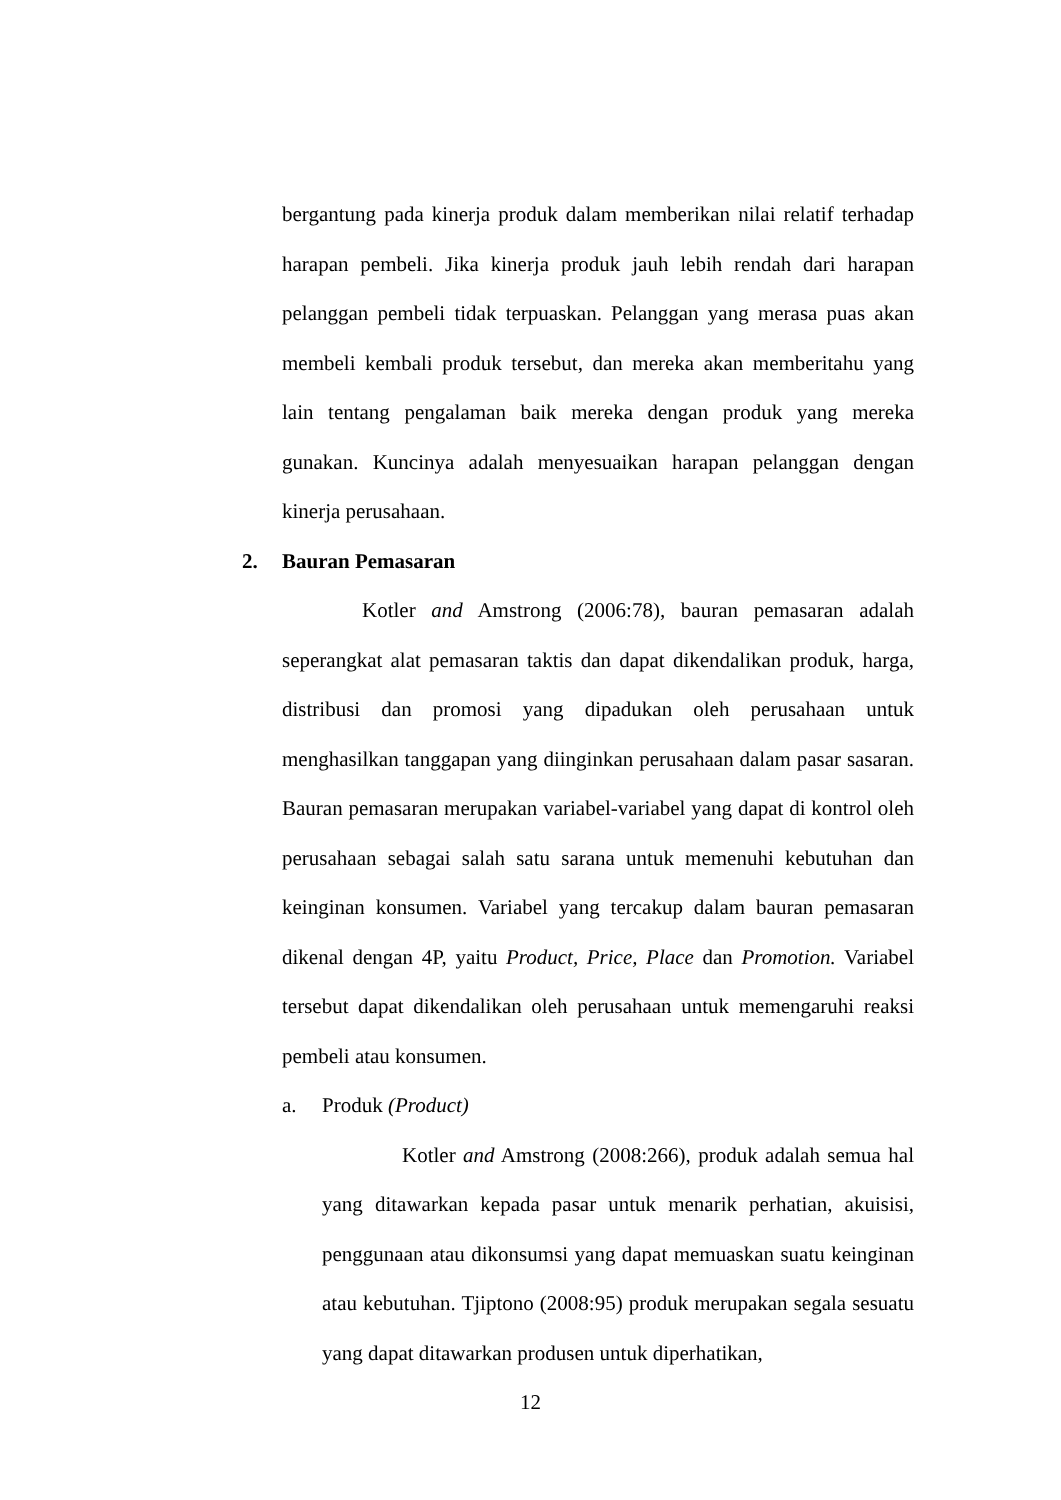bergantung pada kinerja produk dalam memberikan nilai relatif terhadap harapan pembeli. Jika kinerja produk jauh lebih rendah dari harapan pelanggan pembeli tidak terpuaskan. Pelanggan yang merasa puas akan membeli kembali produk tersebut, dan mereka akan memberitahu yang lain tentang pengalaman baik mereka dengan produk yang mereka gunakan. Kuncinya adalah menyesuaikan harapan pelanggan dengan kinerja perusahaan.
2. Bauran Pemasaran
Kotler and Amstrong (2006:78), bauran pemasaran adalah seperangkat alat pemasaran taktis dan dapat dikendalikan produk, harga, distribusi dan promosi yang dipadukan oleh perusahaan untuk menghasilkan tanggapan yang diinginkan perusahaan dalam pasar sasaran. Bauran pemasaran merupakan variabel-variabel yang dapat di kontrol oleh perusahaan sebagai salah satu sarana untuk memenuhi kebutuhan dan keinginan konsumen. Variabel yang tercakup dalam bauran pemasaran dikenal dengan 4P, yaitu Product, Price, Place dan Promotion. Variabel tersebut dapat dikendalikan oleh perusahaan untuk memengaruhi reaksi pembeli atau konsumen.
a. Produk (Product)
Kotler and Amstrong (2008:266), produk adalah semua hal yang ditawarkan kepada pasar untuk menarik perhatian, akuisisi, penggunaan atau dikonsumsi yang dapat memuaskan suatu keinginan atau kebutuhan. Tjiptono (2008:95) produk merupakan segala sesuatu yang dapat ditawarkan produsen untuk diperhatikan,
12